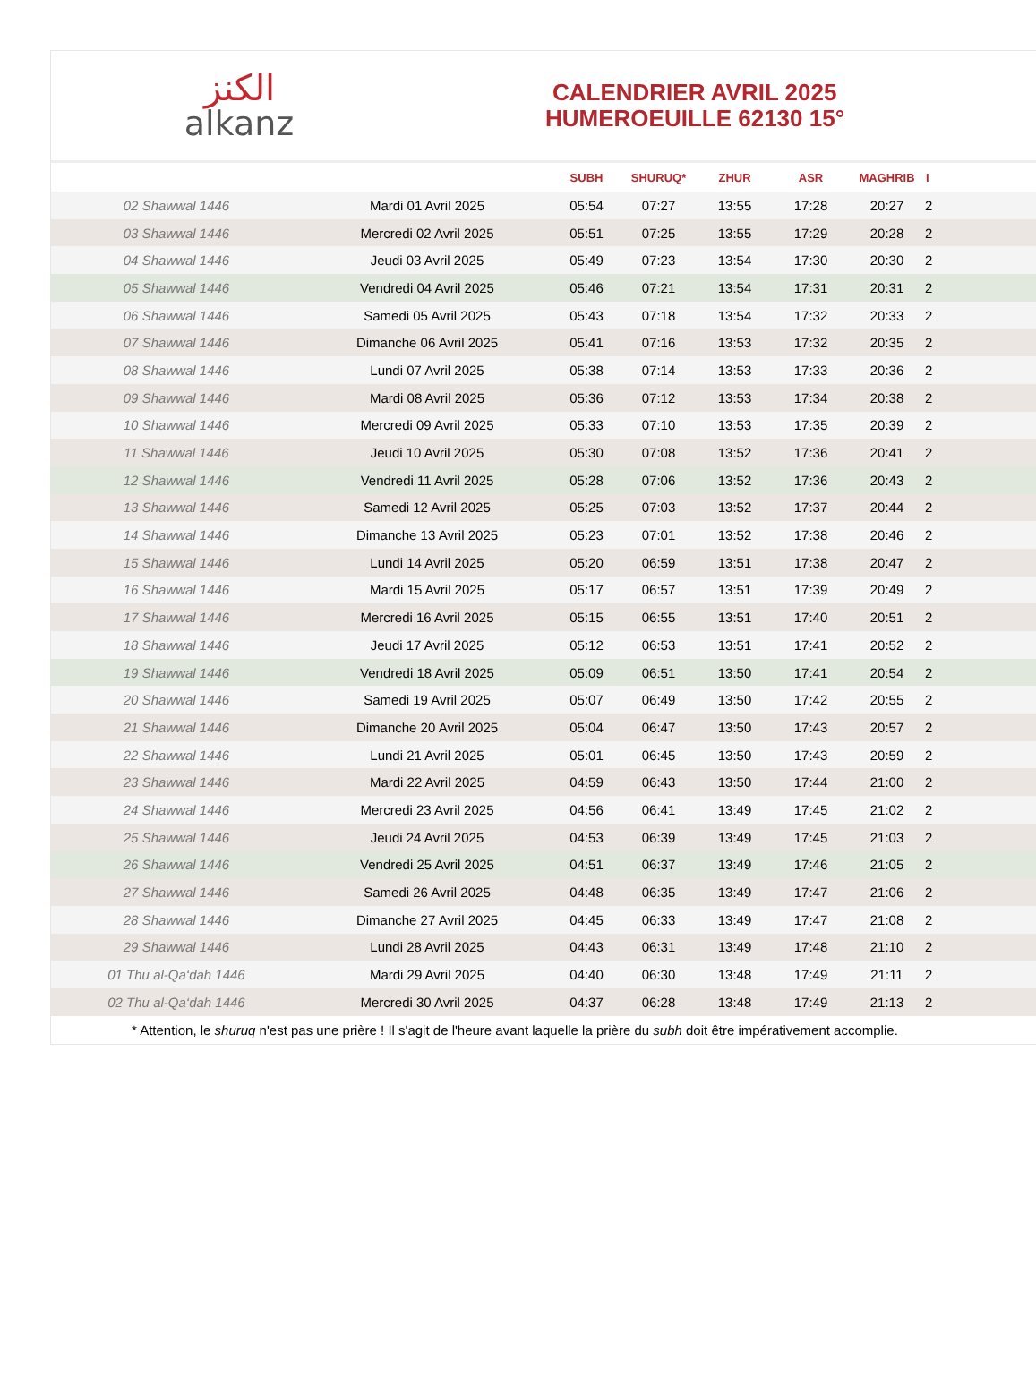الكنز
alkanz
CALENDRIER AVRIL 2025
HUMEROEUILLE 62130 15°
| | | SUBH | SHURUQ* | ZHUR | ASR | MAGHRIB | I |
| --- | --- | --- | --- | --- | --- | --- | --- |
| 02 Shawwal 1446 | Mardi 01 Avril 2025 | 05:54 | 07:27 | 13:55 | 17:28 | 20:27 | 2 |
| 03 Shawwal 1446 | Mercredi 02 Avril 2025 | 05:51 | 07:25 | 13:55 | 17:29 | 20:28 | 2 |
| 04 Shawwal 1446 | Jeudi 03 Avril 2025 | 05:49 | 07:23 | 13:54 | 17:30 | 20:30 | 2 |
| 05 Shawwal 1446 | Vendredi 04 Avril 2025 | 05:46 | 07:21 | 13:54 | 17:31 | 20:31 | 2 |
| 06 Shawwal 1446 | Samedi 05 Avril 2025 | 05:43 | 07:18 | 13:54 | 17:32 | 20:33 | 2 |
| 07 Shawwal 1446 | Dimanche 06 Avril 2025 | 05:41 | 07:16 | 13:53 | 17:32 | 20:35 | 2 |
| 08 Shawwal 1446 | Lundi 07 Avril 2025 | 05:38 | 07:14 | 13:53 | 17:33 | 20:36 | 2 |
| 09 Shawwal 1446 | Mardi 08 Avril 2025 | 05:36 | 07:12 | 13:53 | 17:34 | 20:38 | 2 |
| 10 Shawwal 1446 | Mercredi 09 Avril 2025 | 05:33 | 07:10 | 13:53 | 17:35 | 20:39 | 2 |
| 11 Shawwal 1446 | Jeudi 10 Avril 2025 | 05:30 | 07:08 | 13:52 | 17:36 | 20:41 | 2 |
| 12 Shawwal 1446 | Vendredi 11 Avril 2025 | 05:28 | 07:06 | 13:52 | 17:36 | 20:43 | 2 |
| 13 Shawwal 1446 | Samedi 12 Avril 2025 | 05:25 | 07:03 | 13:52 | 17:37 | 20:44 | 2 |
| 14 Shawwal 1446 | Dimanche 13 Avril 2025 | 05:23 | 07:01 | 13:52 | 17:38 | 20:46 | 2 |
| 15 Shawwal 1446 | Lundi 14 Avril 2025 | 05:20 | 06:59 | 13:51 | 17:38 | 20:47 | 2 |
| 16 Shawwal 1446 | Mardi 15 Avril 2025 | 05:17 | 06:57 | 13:51 | 17:39 | 20:49 | 2 |
| 17 Shawwal 1446 | Mercredi 16 Avril 2025 | 05:15 | 06:55 | 13:51 | 17:40 | 20:51 | 2 |
| 18 Shawwal 1446 | Jeudi 17 Avril 2025 | 05:12 | 06:53 | 13:51 | 17:41 | 20:52 | 2 |
| 19 Shawwal 1446 | Vendredi 18 Avril 2025 | 05:09 | 06:51 | 13:50 | 17:41 | 20:54 | 2 |
| 20 Shawwal 1446 | Samedi 19 Avril 2025 | 05:07 | 06:49 | 13:50 | 17:42 | 20:55 | 2 |
| 21 Shawwal 1446 | Dimanche 20 Avril 2025 | 05:04 | 06:47 | 13:50 | 17:43 | 20:57 | 2 |
| 22 Shawwal 1446 | Lundi 21 Avril 2025 | 05:01 | 06:45 | 13:50 | 17:43 | 20:59 | 2 |
| 23 Shawwal 1446 | Mardi 22 Avril 2025 | 04:59 | 06:43 | 13:50 | 17:44 | 21:00 | 2 |
| 24 Shawwal 1446 | Mercredi 23 Avril 2025 | 04:56 | 06:41 | 13:49 | 17:45 | 21:02 | 2 |
| 25 Shawwal 1446 | Jeudi 24 Avril 2025 | 04:53 | 06:39 | 13:49 | 17:45 | 21:03 | 2 |
| 26 Shawwal 1446 | Vendredi 25 Avril 2025 | 04:51 | 06:37 | 13:49 | 17:46 | 21:05 | 2 |
| 27 Shawwal 1446 | Samedi 26 Avril 2025 | 04:48 | 06:35 | 13:49 | 17:47 | 21:06 | 2 |
| 28 Shawwal 1446 | Dimanche 27 Avril 2025 | 04:45 | 06:33 | 13:49 | 17:47 | 21:08 | 2 |
| 29 Shawwal 1446 | Lundi 28 Avril 2025 | 04:43 | 06:31 | 13:49 | 17:48 | 21:10 | 2 |
| 01 Thu al-Qa‘dah 1446 | Mardi 29 Avril 2025 | 04:40 | 06:30 | 13:48 | 17:49 | 21:11 | 2 |
| 02 Thu al-Qa‘dah 1446 | Mercredi 30 Avril 2025 | 04:37 | 06:28 | 13:48 | 17:49 | 21:13 | 2 |
* Attention, le shuruq n'est pas une prière ! Il s'agit de l'heure avant laquelle la prière du subh doit être impérativement accomplie.